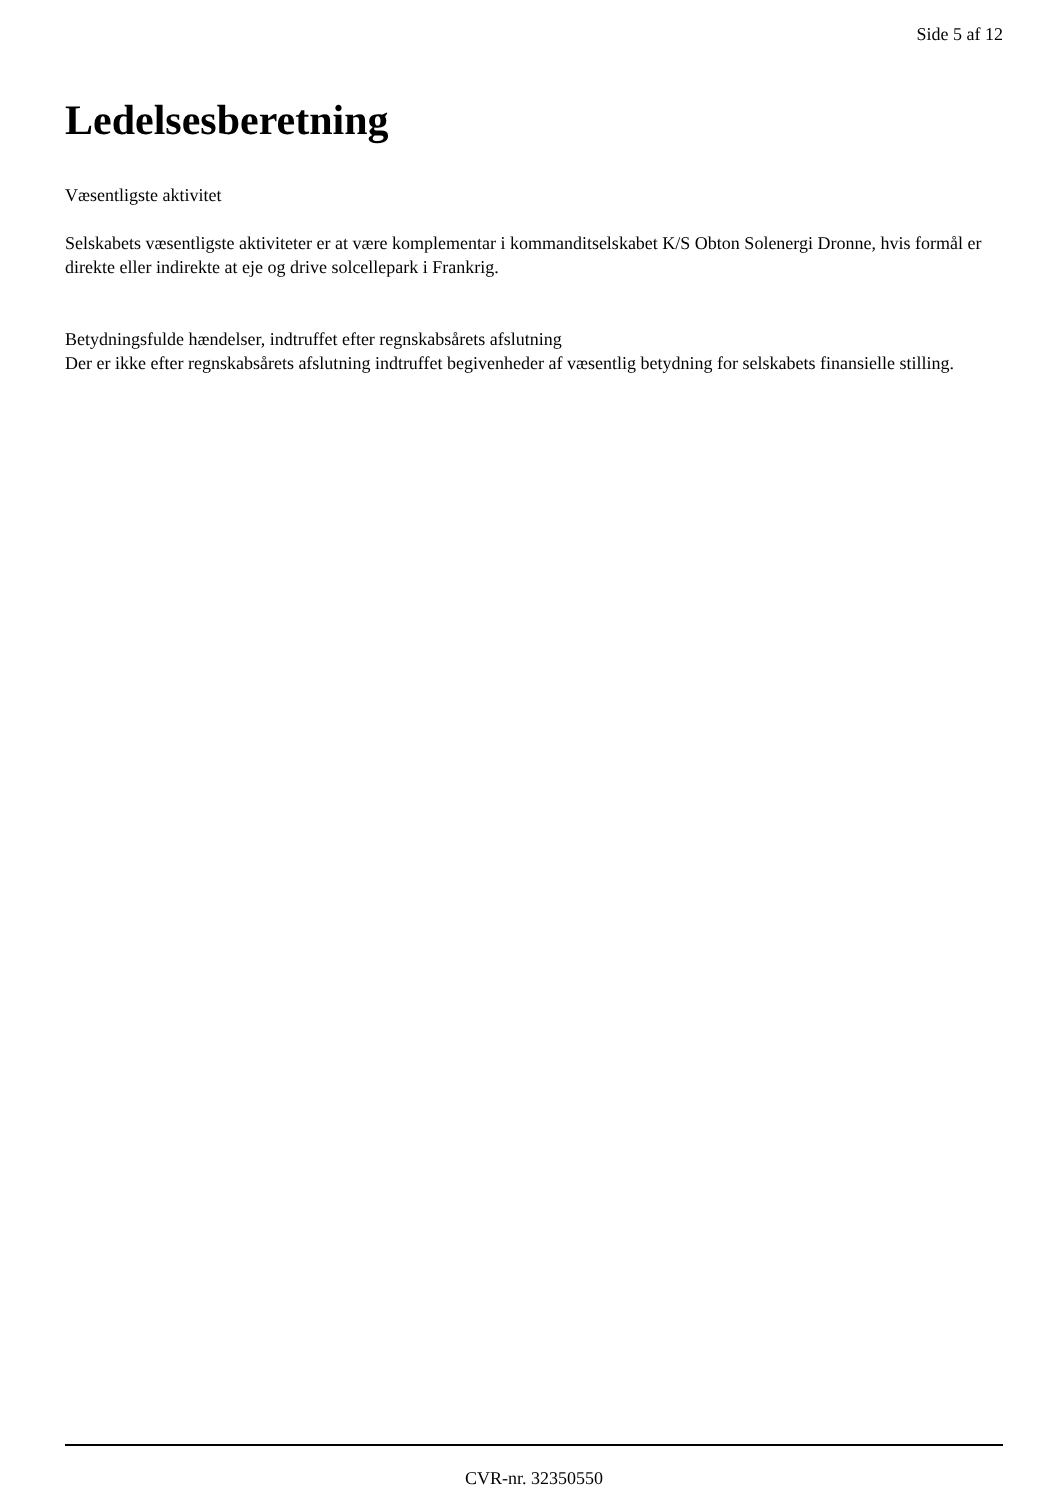Side 5 af 12
Ledelsesberetning
Væsentligste aktivitet
Selskabets væsentligste aktiviteter er at være komplementar i kommanditselskabet K/S Obton Solenergi Dronne, hvis formål er direkte eller indirekte at eje og drive solcellepark i Frankrig.
Betydningsfulde hændelser, indtruffet efter regnskabsårets afslutning
Der er ikke efter regnskabsårets afslutning indtruffet begivenheder af væsentlig betydning for selskabets finansielle stilling.
CVR-nr. 32350550